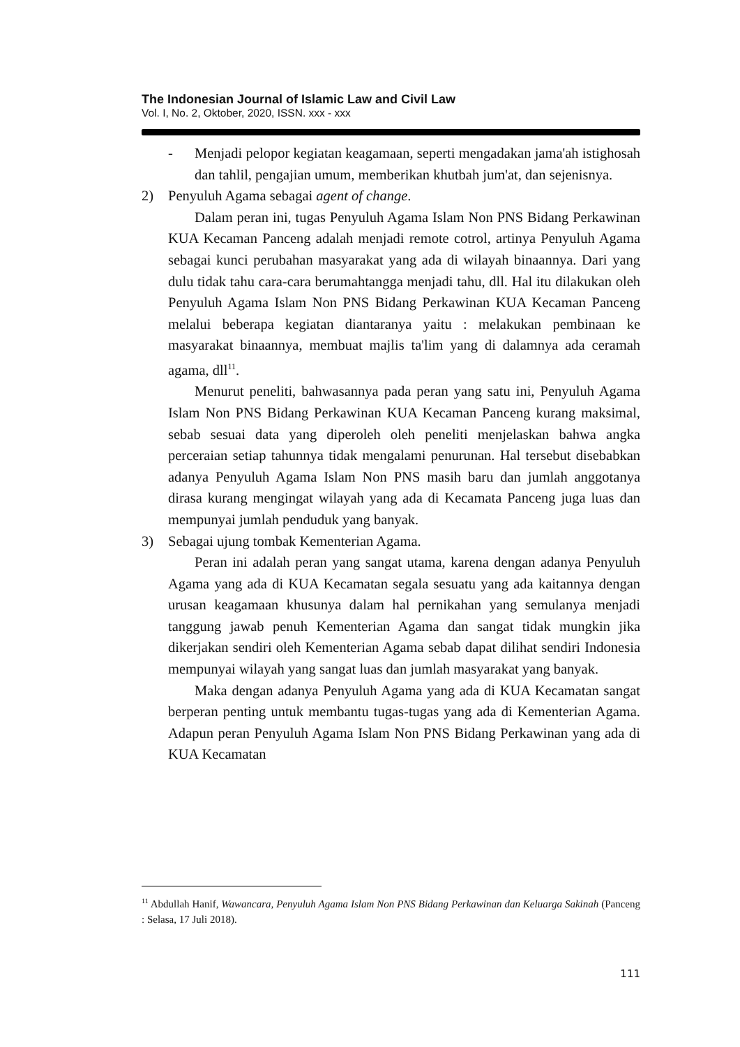The Indonesian Journal of Islamic Law and Civil Law
Vol. I, No. 2, Oktober, 2020, ISSN. xxx - xxx
- Menjadi pelopor kegiatan keagamaan, seperti mengadakan jama'ah istighosah dan tahlil, pengajian umum, memberikan khutbah jum'at, dan sejenisnya.
2) Penyuluh Agama sebagai agent of change.
Dalam peran ini, tugas Penyuluh Agama Islam Non PNS Bidang Perkawinan KUA Kecaman Panceng adalah menjadi remote cotrol, artinya Penyuluh Agama sebagai kunci perubahan masyarakat yang ada di wilayah binaannya. Dari yang dulu tidak tahu cara-cara berumahtangga menjadi tahu, dll. Hal itu dilakukan oleh Penyuluh Agama Islam Non PNS Bidang Perkawinan KUA Kecaman Panceng melalui beberapa kegiatan diantaranya yaitu : melakukan pembinaan ke masyarakat binaannya, membuat majlis ta'lim yang di dalamnya ada ceramah agama, dll<sup>11</sup>.
Menurut peneliti, bahwasannya pada peran yang satu ini, Penyuluh Agama Islam Non PNS Bidang Perkawinan KUA Kecaman Panceng kurang maksimal, sebab sesuai data yang diperoleh oleh peneliti menjelaskan bahwa angka perceraian setiap tahunnya tidak mengalami penurunan. Hal tersebut disebabkan adanya Penyuluh Agama Islam Non PNS masih baru dan jumlah anggotanya dirasa kurang mengingat wilayah yang ada di Kecamata Panceng juga luas dan mempunyai jumlah penduduk yang banyak.
3) Sebagai ujung tombak Kementerian Agama.
Peran ini adalah peran yang sangat utama, karena dengan adanya Penyuluh Agama yang ada di KUA Kecamatan segala sesuatu yang ada kaitannya dengan urusan keagamaan khusunya dalam hal pernikahan yang semulanya menjadi tanggung jawab penuh Kementerian Agama dan sangat tidak mungkin jika dikerjakan sendiri oleh Kementerian Agama sebab dapat dilihat sendiri Indonesia mempunyai wilayah yang sangat luas dan jumlah masyarakat yang banyak.
Maka dengan adanya Penyuluh Agama yang ada di KUA Kecamatan sangat berperan penting untuk membantu tugas-tugas yang ada di Kementerian Agama. Adapun peran Penyuluh Agama Islam Non PNS Bidang Perkawinan yang ada di KUA Kecamatan
<sup>11</sup> Abdullah Hanif, Wawancara, Penyuluh Agama Islam Non PNS Bidang Perkawinan dan Keluarga Sakinah (Panceng : Selasa, 17 Juli 2018).
111